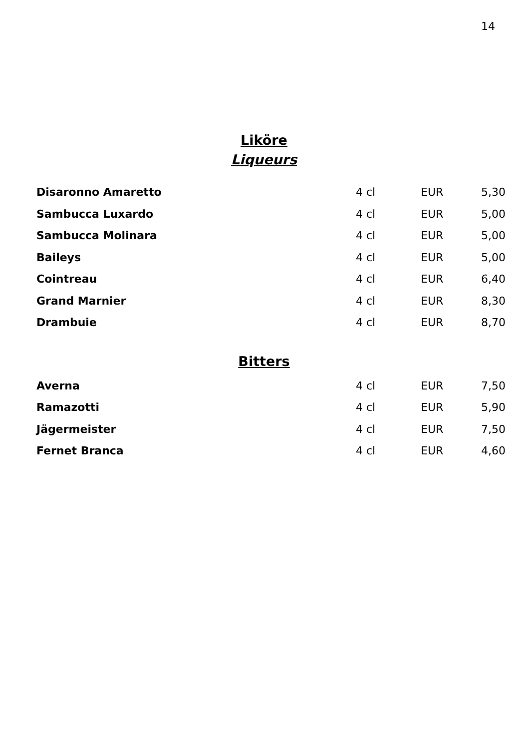14
Liköre
Liqueurs
| Disaronno Amaretto | 4 cl | EUR | 5,30 |
| Sambucca Luxardo | 4 cl | EUR | 5,00 |
| Sambucca Molinara | 4 cl | EUR | 5,00 |
| Baileys | 4 cl | EUR | 5,00 |
| Cointreau | 4 cl | EUR | 6,40 |
| Grand Marnier | 4 cl | EUR | 8,30 |
| Drambuie | 4 cl | EUR | 8,70 |
Bitters
| Averna | 4 cl | EUR | 7,50 |
| Ramazotti | 4 cl | EUR | 5,90 |
| Jägermeister | 4 cl | EUR | 7,50 |
| Fernet Branca | 4 cl | EUR | 4,60 |